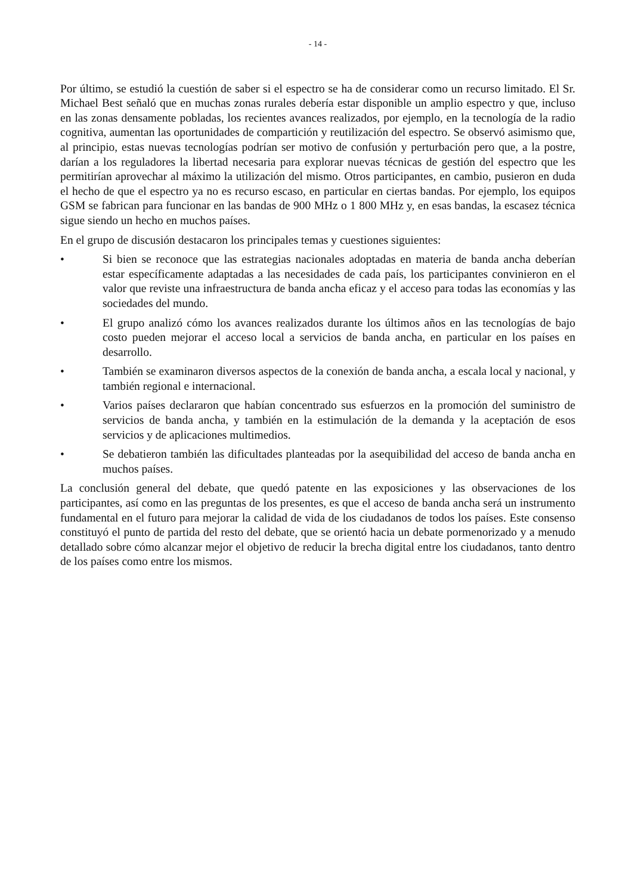- 14 -
Por último, se estudió la cuestión de saber si el espectro se ha de considerar como un recurso limitado. El Sr. Michael Best señaló que en muchas zonas rurales debería estar disponible un amplio espectro y que, incluso en las zonas densamente pobladas, los recientes avances realizados, por ejemplo, en la tecnología de la radio cognitiva, aumentan las oportunidades de compartición y reutilización del espectro. Se observó asimismo que, al principio, estas nuevas tecnologías podrían ser motivo de confusión y perturbación pero que, a la postre, darían a los reguladores la libertad necesaria para explorar nuevas técnicas de gestión del espectro que les permitirían aprovechar al máximo la utilización del mismo. Otros participantes, en cambio, pusieron en duda el hecho de que el espectro ya no es recurso escaso, en particular en ciertas bandas. Por ejemplo, los equipos GSM se fabrican para funcionar en las bandas de 900 MHz o 1 800 MHz y, en esas bandas, la escasez técnica sigue siendo un hecho en muchos países.
En el grupo de discusión destacaron los principales temas y cuestiones siguientes:
• Si bien se reconoce que las estrategias nacionales adoptadas en materia de banda ancha deberían estar específicamente adaptadas a las necesidades de cada país, los participantes convinieron en el valor que reviste una infraestructura de banda ancha eficaz y el acceso para todas las economías y las sociedades del mundo.
• El grupo analizó cómo los avances realizados durante los últimos años en las tecnologías de bajo costo pueden mejorar el acceso local a servicios de banda ancha, en particular en los países en desarrollo.
• También se examinaron diversos aspectos de la conexión de banda ancha, a escala local y nacional, y también regional e internacional.
• Varios países declararon que habían concentrado sus esfuerzos en la promoción del suministro de servicios de banda ancha, y también en la estimulación de la demanda y la aceptación de esos servicios y de aplicaciones multimedios.
• Se debatieron también las dificultades planteadas por la asequibilidad del acceso de banda ancha en muchos países.
La conclusión general del debate, que quedó patente en las exposiciones y las observaciones de los participantes, así como en las preguntas de los presentes, es que el acceso de banda ancha será un instrumento fundamental en el futuro para mejorar la calidad de vida de los ciudadanos de todos los países. Este consenso constituyó el punto de partida del resto del debate, que se orientó hacia un debate pormenorizado y a menudo detallado sobre cómo alcanzar mejor el objetivo de reducir la brecha digital entre los ciudadanos, tanto dentro de los países como entre los mismos.